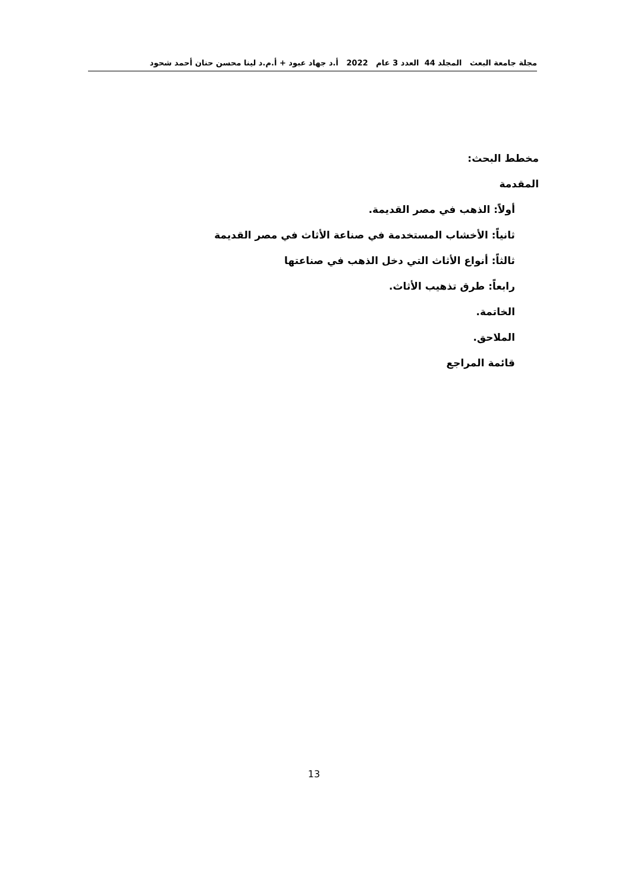مجلة جامعة البعث المجلد 44 العدد 3 عام 2022 أ.د جهاد عبود + أ.م.د لينا محسن حنان أحمد شحود
مخطط البحث:
المقدمة
أولاً: الذهب في مصر القديمة.
ثانياً: الأخشاب المستخدمة في صناعة الأثاث في مصر القديمة
ثالثاً: أنواع الأثاث التي دخل الذهب في صناعتها
رابعاً: طرق تذهيب الأثاث.
الخاتمة.
الملاحق.
قائمة المراجع
13